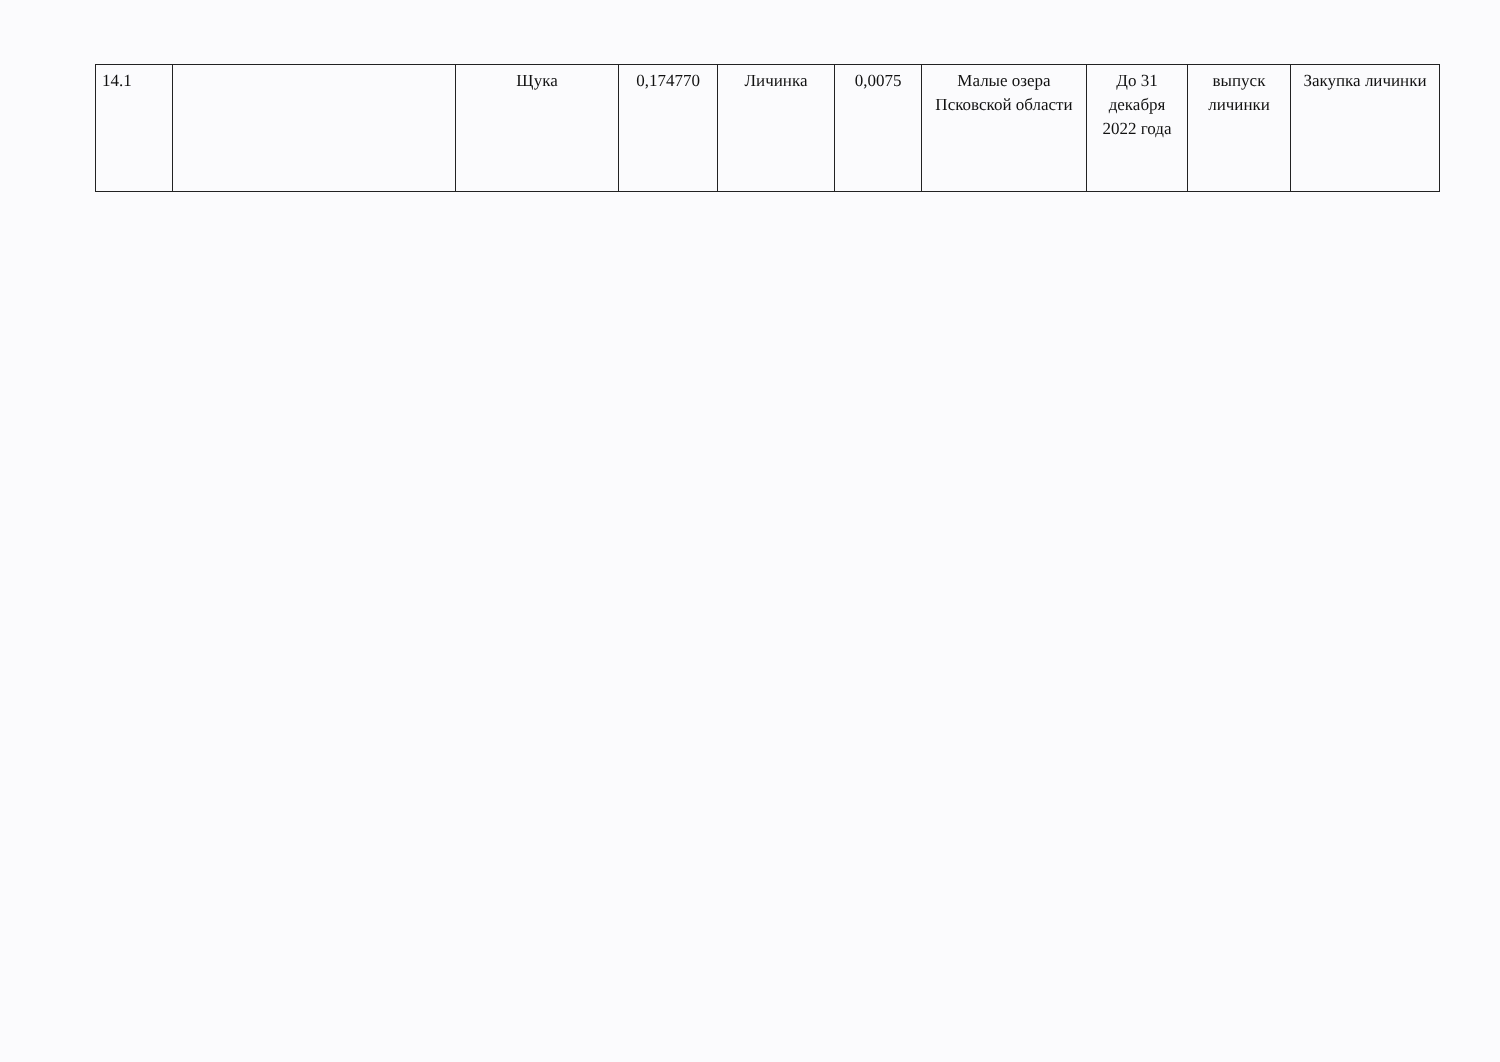| 14.1 | | Щука | 0,174770 | Личинка | 0,0075 | Малые озера Псковской области | До 31 декабря 2022 года | выпуск личинки | Закупка личинки |